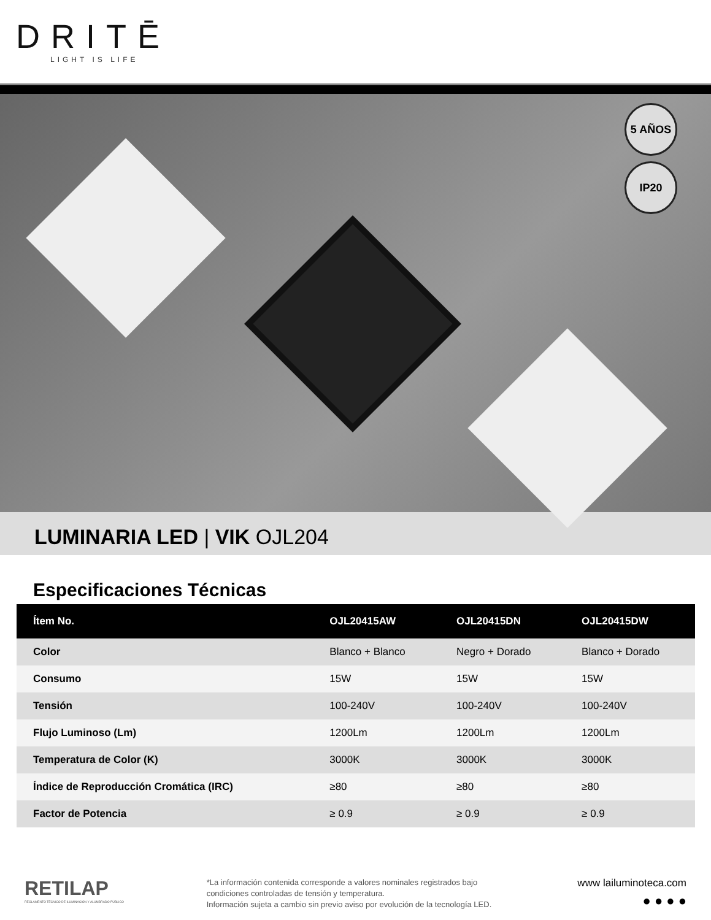DRITĒ
LIGHT IS LIFE
5 AÑOS
IP20
LUMINARIA LED | VIK OJL204
Especificaciones Técnicas
| Ítem No. | OJL20415AW | OJL20415DN | OJL20415DW |
| --- | --- | --- | --- |
| Color | Blanco + Blanco | Negro + Dorado | Blanco + Dorado |
| Consumo | 15W | 15W | 15W |
| Tensión | 100-240V | 100-240V | 100-240V |
| Flujo Luminoso (Lm) | 1200Lm | 1200Lm | 1200Lm |
| Temperatura de Color (K) | 3000K | 3000K | 3000K |
| Índice de Reproducción Cromática (IRC) | ≥80 | ≥80 | ≥80 |
| Factor de Potencia | ≥ 0.9 | ≥ 0.9 | ≥ 0.9 |
RETILAP
REGLAMENTO TÉCNICO DE ILUMINACIÓN Y ALUMBRADO PÚBLICO
*La información contenida corresponde a valores nominales registrados bajo condiciones controladas de tensión y temperatura.
Información sujeta a cambio sin previo aviso por evolución de la tecnología LED.
www lailuminoteca.com
● ● ● ●